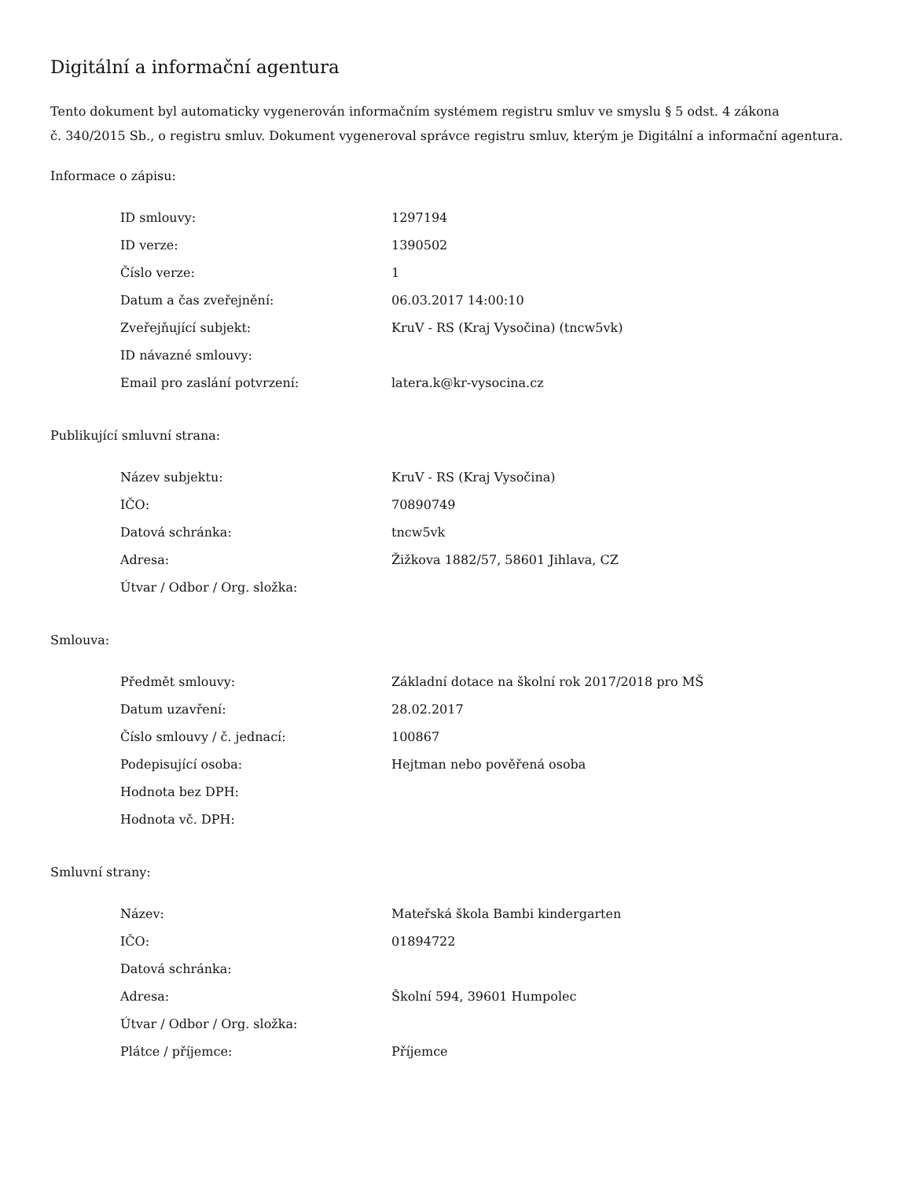Digitální a informační agentura
Tento dokument byl automaticky vygenerován informačním systémem registru smluv ve smyslu § 5 odst. 4 zákona
č. 340/2015 Sb., o registru smluv. Dokument vygeneroval správce registru smluv, kterým je Digitální a informační agentura.
Informace o zápisu:
| ID smlouvy: | 1297194 |
| ID verze: | 1390502 |
| Číslo verze: | 1 |
| Datum a čas zveřejnění: | 06.03.2017 14:00:10 |
| Zveřejňující subjekt: | KruV - RS (Kraj Vysočina) (tncw5vk) |
| ID návazné smlouvy: | |
| Email pro zaslání potvrzení: | latera.k@kr-vysocina.cz |
Publikující smluvní strana:
| Název subjektu: | KruV - RS (Kraj Vysočina) |
| IČO: | 70890749 |
| Datová schránka: | tncw5vk |
| Adresa: | Žižkova 1882/57, 58601 Jihlava, CZ |
| Útvar / Odbor / Org. složka: | |
Smlouva:
| Předmět smlouvy: | Základní dotace na školní rok 2017/2018 pro MŠ |
| Datum uzavření: | 28.02.2017 |
| Číslo smlouvy / č. jednací: | 100867 |
| Podepisující osoba: | Hejtman nebo pověřená osoba |
| Hodnota bez DPH: | |
| Hodnota vč. DPH: | |
Smluvní strany:
| Název: | Mateřská škola Bambi kindergarten |
| IČO: | 01894722 |
| Datová schránka: | |
| Adresa: | Školní 594, 39601 Humpolec |
| Útvar / Odbor / Org. složka: | |
| Plátce / příjemce: | Příjemce |